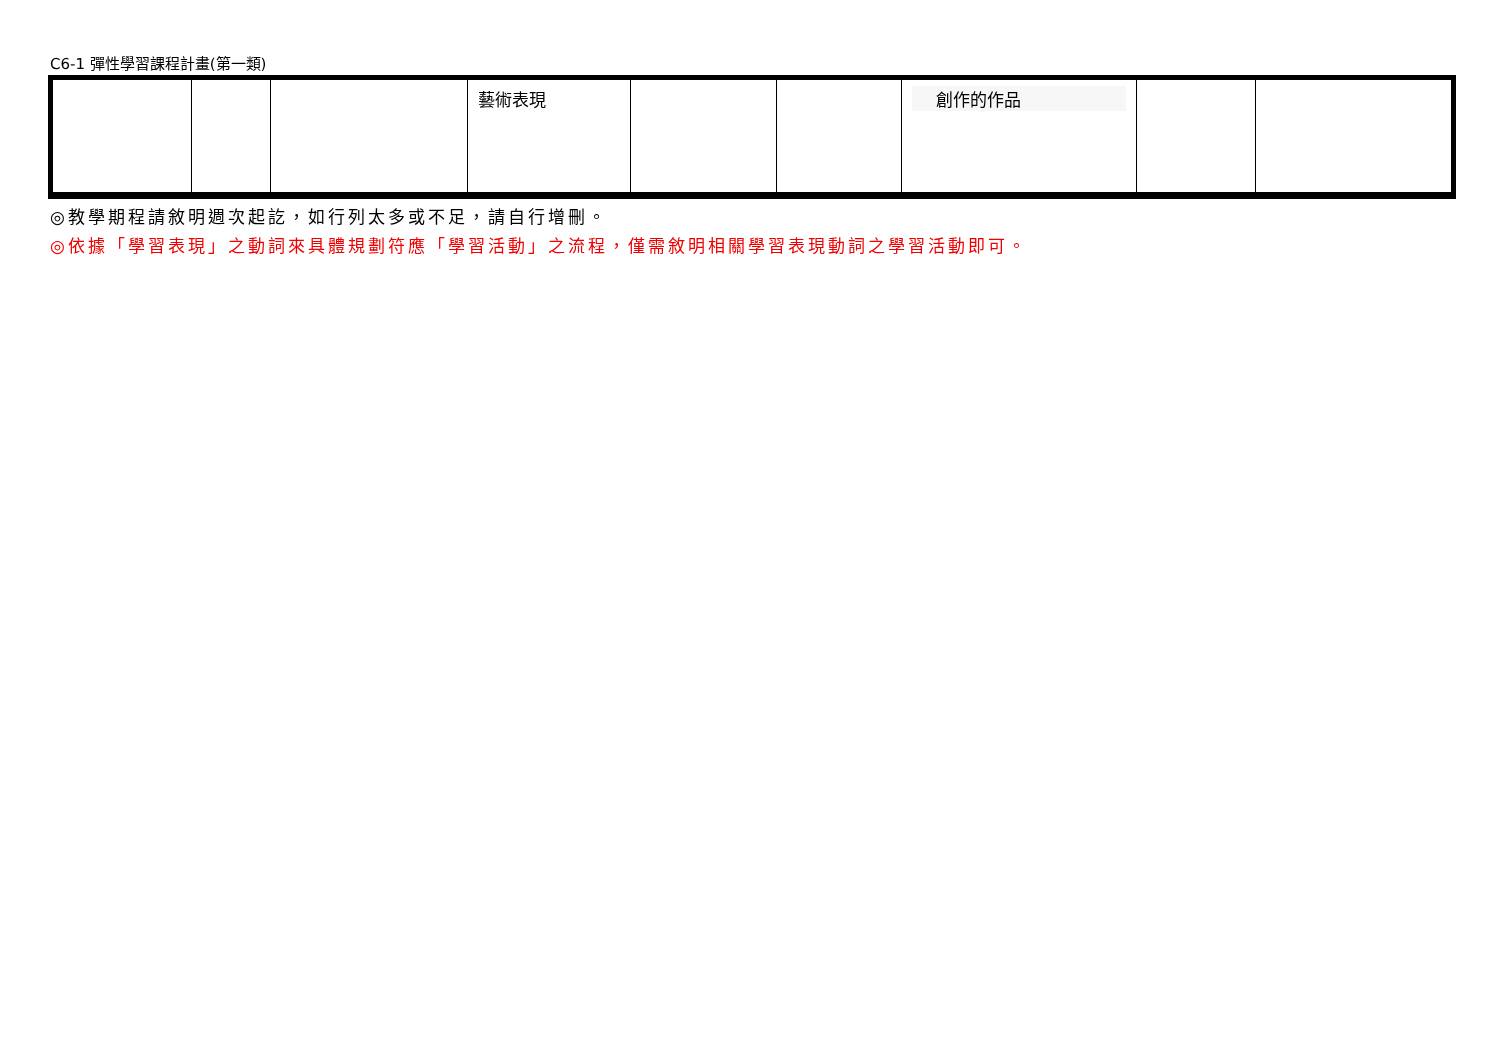C6-1 彈性學習課程計畫(第一類)
| | | | 藝術表現 | | | 創作的作品 | | |
◎教學期程請敘明週次起訖，如行列太多或不足，請自行增刪。
◎依據「學習表現」之動詞來具體規劃符應「學習活動」之流程，僅需敘明相關學習表現動詞之學習活動即可。